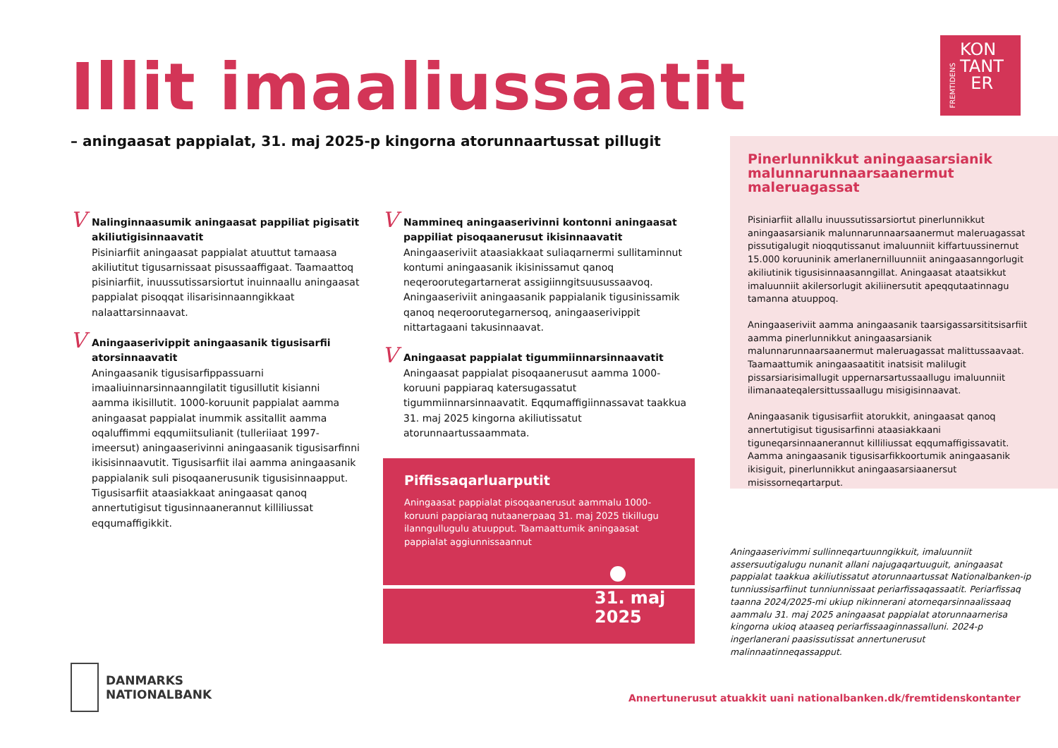Illit imaaliussaatit
– aningaasat pappialat, 31. maj 2025-p kingorna atorunnaartussat pillugit
FREMTIDENS
KON
TANT
ER
V Nalinginnaasumik aningaasat pappiliat pigisatit akiliutigisinnaavatit
Pisiniarfiit aningaasat pappialat atuuttut tamaasa akiliutitut tigusarnissaat pisussaaffigaat. Taamaattoq pisiniarfiit, inuussutissarsiortut inuinnaallu aningaasat pappialat pisoqqat ilisarisinnaanngikkaat nalaattarsinnaavat.
V Aningaaserivippit aningaasanik tigusisarfii atorsinnaavatit
Aningaasanik tigusisarfippassuarni imaaliuinnarsinnaanngilatit tigusillutit kisianni aamma ikisillutit. 1000-koruunit pappialat aamma aningaasat pappialat inummik assitallit aamma oqaluffimmi eqqumiitsulianit (tulleriiaat 1997-imeersut) aningaaserivinni aningaasanik tigusisarfinni ikisisinnaavutit. Tigusisarfiit ilai aamma aningaasanik pappialanik suli pisoqaanerusunik tigusisinnaapput. Tigusisarfiit ataasiakkaat aningaasat qanoq annertutigisut tigusinnaanerannut killiliussat eqqumaffigikkit.
V Nammineq aningaaserivinni kontonni aningaasat pappiliat pisoqaanerusut ikisinnaavatit
Aningaaseriviit ataasiakkaat suliaqarnermi sullitaminnut kontumi aningaasanik ikisinissamut qanoq neqeroorutegartarnerat assigiinngitsuusussaavoq. Aningaaseriviit aningaasanik pappialanik tigusinissamik qanoq neqeroorutegarnersoq, aningaaserivippit nittartagaani takusinnaavat.
V Aningaasat pappialat tigummiinnarsinnaavatit
Aningaasat pappialat pisoqaanerusut aamma 1000-koruuni pappiaraq katersugassatut tigummiinnarsinnaavatit. Eqqumaffigiinnassavat taakkua 31. maj 2025 kingorna akiliutissatut atorunnaartussaammata.
Piffissaqarluarputit
Aningaasat pappialat pisoqaanerusut aammalu 1000-koruuni pappiaraq nutaanerpaaq 31. maj 2025 tikillugu ilanngullugulu atuupput. Taamaattumik aningaasat pappialat aggiunnissaannut
31. maj
2025
Pinerlunnikkut aningaasarsianik malunnarunnaarsaanermut maleruagassat
Pisiniarfiit allallu inuussutissarsiortut pinerlunnikkut aningaasarsianik malunnarunnaarsaanermut maleruagassat pissutigalugit nioqqutissanut imaluunniit kiffartuussinernut 15.000 koruuninik amerlanernilluunniit aningaasanngorlugit akiliutinik tigusisinnaasanngillat. Aningaasat ataatsikkut imaluunniit akilersorlugit akiliinersutit apeqqutaatinnagu tamanna atuuppoq.
Aningaaseriviit aamma aningaasanik taarsigassarsititsisarfiit aamma pinerlunnikkut aningaasarsianik malunnarunnaarsaanermut maleruagassat malittussaavaat. Taamaattumik aningaasaatitit inatsisit malilugit pissarsiarisimallugit uppernarsartussaallugu imaluunniit ilimanaateqalersittussaallugu misigisinnaavat.
Aningaasanik tigusisarfiit atorukkit, aningaasat qanoq annertutigisut tigusisarfinni ataasiakkaani tiguneqarsinnaanerannut killiliussat eqqumaffigissavatit. Aamma aningaasanik tigusisarfikkoortumik aningaasanik ikisiguit, pinerlunnikkut aningaasarsiaanersut misissorneqartarput.
Aningaaserivimmi sullinneqartuunngikkuit, imaluunniit assersuutigalugu nunanit allani najugaqartuuguit, aningaasat pappialat taakkua akiliutissatut atorunnaartussat Nationalbanken-ip tunniussisarfiinut tunniunnissaat periarfissaqassaatit. Periarfissaq taanna 2024/2025-mi ukiup nikinnerani atorneqarsinnaalissaaq aammalu 31. maj 2025 aningaasat pappialat atorunnaarnerisa kingorna ukioq ataaseq periarfissaaginnassalluni. 2024-p ingerlanerani paasissutissat annertunerusut malinnaatinneqassapput.
DANMARKS
NATIONALBANK
Annertunerusut atuakkit uani nationalbanken.dk/fremtidenskontanter